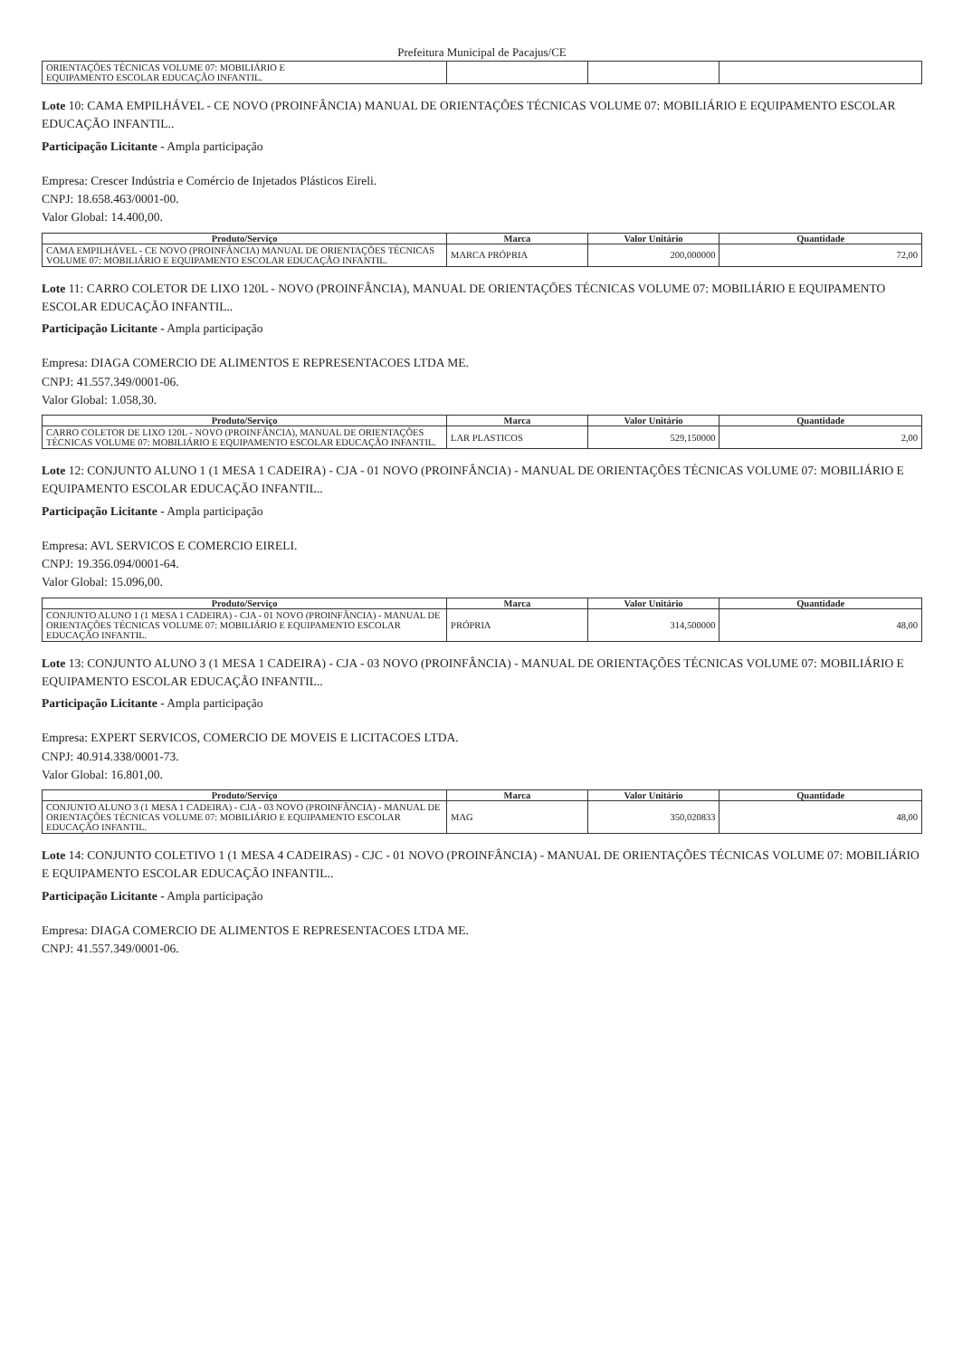Prefeitura Municipal de Pacajus/CE
| ORIENTAÇÕES TÉCNICAS VOLUME 07: MOBILIÁRIO E EQUIPAMENTO ESCOLAR EDUCAÇÃO INFANTIL. | | | |
Lote 10: CAMA EMPILHÁVEL - CE NOVO (PROINFÂNCIA) MANUAL DE ORIENTAÇÕES TÉCNICAS VOLUME 07: MOBILIÁRIO E EQUIPAMENTO ESCOLAR EDUCAÇÃO INFANTIL..
Participação Licitante - Ampla participação
Empresa: Crescer Indústria e Comércio de Injetados Plásticos Eireli.
CNPJ: 18.658.463/0001-00.
Valor Global: 14.400,00.
| Produto/Serviço | Marca | Valor Unitário | Quantidade |
| --- | --- | --- | --- |
| CAMA EMPILHÁVEL - CE NOVO (PROINFÂNCIA) MANUAL DE ORIENTAÇÕES TÉCNICAS VOLUME 07: MOBILIÁRIO E EQUIPAMENTO ESCOLAR EDUCAÇÃO INFANTIL. | MARCA PRÓPRIA | 200,000000 | 72,00 |
Lote 11: CARRO COLETOR DE LIXO 120L - NOVO (PROINFÂNCIA), MANUAL DE ORIENTAÇÕES TÉCNICAS VOLUME 07: MOBILIÁRIO E EQUIPAMENTO ESCOLAR EDUCAÇÃO INFANTIL..
Participação Licitante - Ampla participação
Empresa: DIAGA COMERCIO DE ALIMENTOS E REPRESENTACOES LTDA ME.
CNPJ: 41.557.349/0001-06.
Valor Global: 1.058,30.
| Produto/Serviço | Marca | Valor Unitário | Quantidade |
| --- | --- | --- | --- |
| CARRO COLETOR DE LIXO 120L - NOVO (PROINFÂNCIA), MANUAL DE ORIENTAÇÕES TÉCNICAS VOLUME 07: MOBILIÁRIO E EQUIPAMENTO ESCOLAR EDUCAÇÃO INFANTIL. | LAR PLASTICOS | 529,150000 | 2,00 |
Lote 12: CONJUNTO ALUNO 1 (1 MESA 1 CADEIRA) - CJA - 01 NOVO (PROINFÂNCIA) - MANUAL DE ORIENTAÇÕES TÉCNICAS VOLUME 07: MOBILIÁRIO E EQUIPAMENTO ESCOLAR EDUCAÇÃO INFANTIL..
Participação Licitante - Ampla participação
Empresa: AVL SERVICOS E COMERCIO EIRELI.
CNPJ: 19.356.094/0001-64.
Valor Global: 15.096,00.
| Produto/Serviço | Marca | Valor Unitário | Quantidade |
| --- | --- | --- | --- |
| CONJUNTO ALUNO 1 (1 MESA 1 CADEIRA) - CJA - 01 NOVO (PROINFÂNCIA) - MANUAL DE ORIENTAÇÕES TÉCNICAS VOLUME 07: MOBILIÁRIO E EQUIPAMENTO ESCOLAR EDUCAÇÃO INFANTIL. | PRÓPRIA | 314,500000 | 48,00 |
Lote 13: CONJUNTO ALUNO 3 (1 MESA 1 CADEIRA) - CJA - 03 NOVO (PROINFÂNCIA) - MANUAL DE ORIENTAÇÕES TÉCNICAS VOLUME 07: MOBILIÁRIO E EQUIPAMENTO ESCOLAR EDUCAÇÃO INFANTIL..
Participação Licitante - Ampla participação
Empresa: EXPERT SERVICOS, COMERCIO DE MOVEIS E LICITACOES LTDA.
CNPJ: 40.914.338/0001-73.
Valor Global: 16.801,00.
| Produto/Serviço | Marca | Valor Unitário | Quantidade |
| --- | --- | --- | --- |
| CONJUNTO ALUNO 3 (1 MESA 1 CADEIRA) - CJA - 03 NOVO (PROINFÂNCIA) - MANUAL DE ORIENTAÇÕES TÉCNICAS VOLUME 07: MOBILIÁRIO E EQUIPAMENTO ESCOLAR EDUCAÇÃO INFANTIL. | MAG | 350,020833 | 48,00 |
Lote 14: CONJUNTO COLETIVO 1 (1 MESA 4 CADEIRAS) - CJC - 01 NOVO (PROINFÂNCIA) - MANUAL DE ORIENTAÇÕES TÉCNICAS VOLUME 07: MOBILIÁRIO E EQUIPAMENTO ESCOLAR EDUCAÇÃO INFANTIL..
Participação Licitante - Ampla participação
Empresa: DIAGA COMERCIO DE ALIMENTOS E REPRESENTACOES LTDA ME.
CNPJ: 41.557.349/0001-06.